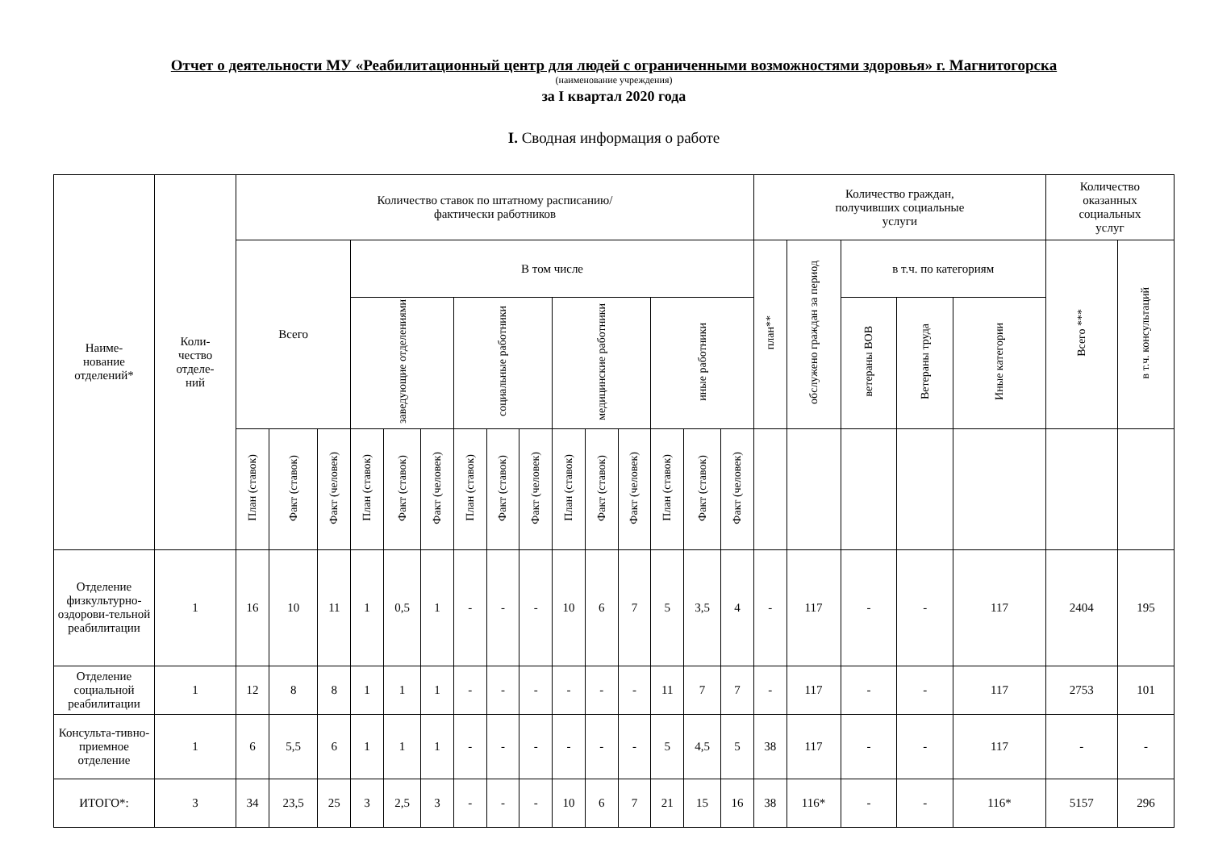Отчет о деятельности МУ «Реабилитационный центр для людей с ограниченными возможностями здоровья» г. Магнитогорска
(наименование учреждения)
за I квартал 2020 года
I. Сводная информация о работе
| Наиме- нование отделений* | Коли- чество отделе- ний | Количество ставок по штатному расписанию/ фактически работников | | | | | | | | | | | | | | | Количество граждан, получивших социальные услуги | | | | | Количество оказанных социальных услуг | |
| --- | --- | --- | --- | --- | --- | --- | --- | --- | --- | --- | --- | --- | --- | --- | --- | --- | --- | --- | --- | --- | --- | --- | --- |
| | | Всего | | | В том числе | | | | | | | | | | | | план** | обслуженo граждан за период | в т.ч. по категориям | | | Всего *** | в т.ч. консультаций |
| | | | | | заведующие отделениями | | | социальные работники | | | медицинские работники | | | иные работники | | | | | ветераны ВОВ | Ветераны труда | Иные категории | | |
| | | План (ставок) | Факт (ставок) | Факт (человек) | План (ставок) | Факт (ставок) | Факт (человек) | План (ставок) | Факт (ставок) | Факт (человек) | План (ставок) | Факт (ставок) | Факт (человек) | План (ставок) | Факт (ставок) | Факт (человек) | | | | | | | |
| Отделение физкультурно-оздорови-тельной реабилитации | 1 | 16 | 10 | 11 | 1 | 0,5 | 1 | - | - | - | 10 | 6 | 7 | 5 | 3,5 | 4 | - | 117 | - | - | 117 | 2404 | 195 |
| Отделение социальной реабилитации | 1 | 12 | 8 | 8 | 1 | 1 | 1 | - | - | - | - | - | - | 11 | 7 | 7 | - | 117 | - | - | 117 | 2753 | 101 |
| Консульта-тивно-приемное отделение | 1 | 6 | 5,5 | 6 | 1 | 1 | 1 | - | - | - | - | - | - | 5 | 4,5 | 5 | 38 | 117 | - | - | 117 | - | - |
| ИТОГО*: | 3 | 34 | 23,5 | 25 | 3 | 2,5 | 3 | - | - | - | 10 | 6 | 7 | 21 | 15 | 16 | 38 | 116* | - | - | 116* | 5157 | 296 |